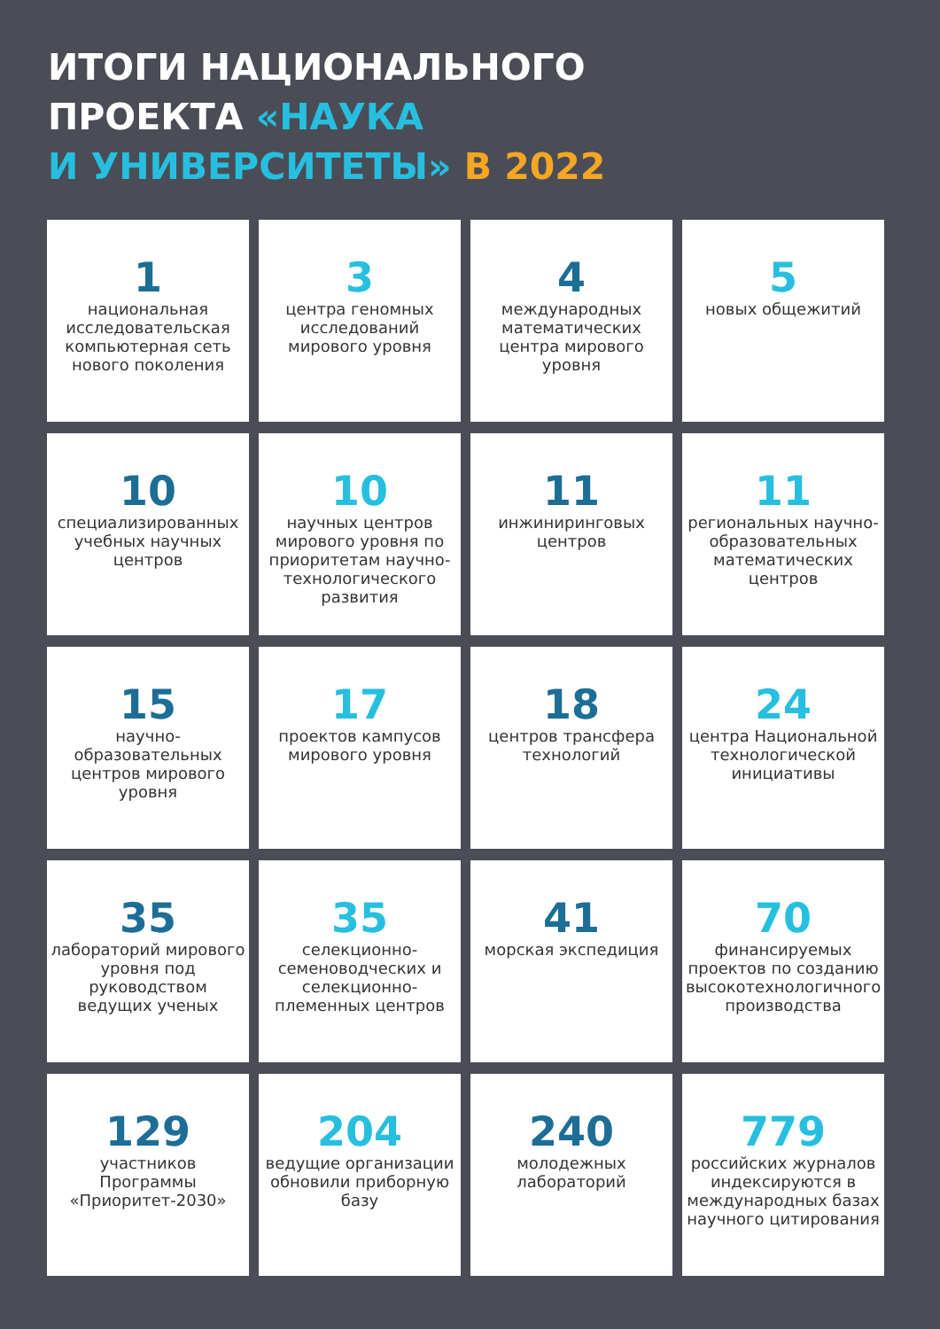ИТОГИ НАЦИОНАЛЬНОГО
ПРОЕКТА «НАУКА
И УНИВЕРСИТЕТЫ» В 2022
1
национальная исследовательская компьютерная сеть нового поколения
3
центра геномных исследований мирового уровня
4
международных математических центра мирового уровня
5
новых общежитий
10
специализированных учебных научных центров
10
научных центров мирового уровня по приоритетам научно-технологического развития
11
инжиниринговых центров
11
региональных научно-образовательных математических центров
15
научно-образовательных центров мирового уровня
17
проектов кампусов мирового уровня
18
центров трансфера технологий
24
центра Национальной технологической инициативы
35
лабораторий мирового уровня под руководством ведущих ученых
35
селекционно-семеноводческих и селекционно-племенных центров
41
морская экспедиция
70
финансируемых проектов по созданию высокотехнологичного производства
129
участников Программы «Приоритет-2030»
204
ведущие организации обновили приборную базу
240
молодежных лабораторий
779
российских журналов индексируются в международных базах научного цитирования